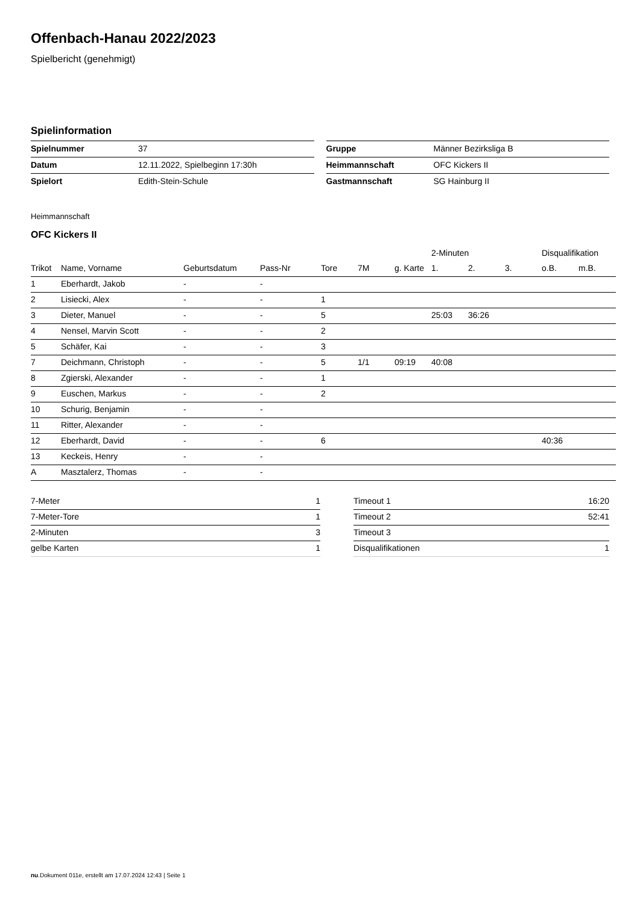Offenbach-Hanau 2022/2023
Spielbericht (genehmigt)
Spielinformation
| Spielnummer | 37 |
| Datum | 12.11.2022, Spielbeginn 17:30h |
| Spielort | Edith-Stein-Schule |
| Gruppe | Männer Bezirksliga B |
| Heimmannschaft | OFC Kickers II |
| Gastmannschaft | SG Hainburg II |
Heimmannschaft
OFC Kickers II
| | | | | | | | 2-Minuten | | | Disqualifikation | |
| --- | --- | --- | --- | --- | --- | --- | --- | --- | --- | --- | --- |
| Trikot | Name, Vorname | Geburtsdatum | Pass-Nr | Tore | 7M | g. Karte | 1. | 2. | 3. | o.B. | m.B. |
| 1 | Eberhardt, Jakob | - | - | | | | | | | | |
| 2 | Lisiecki, Alex | - | - | 1 | | | | | | | |
| 3 | Dieter, Manuel | - | - | 5 | | | 25:03 | 36:26 | | | |
| 4 | Nensel, Marvin Scott | - | - | 2 | | | | | | | |
| 5 | Schäfer, Kai | - | - | 3 | | | | | | | |
| 7 | Deichmann, Christoph | - | - | 5 | 1/1 | 09:19 | 40:08 | | | | |
| 8 | Zgierski, Alexander | - | - | 1 | | | | | | | |
| 9 | Euschen, Markus | - | - | 2 | | | | | | | |
| 10 | Schurig, Benjamin | - | - | | | | | | | | |
| 11 | Ritter, Alexander | - | - | | | | | | | | |
| 12 | Eberhardt, David | - | - | 6 | | | | | | 40:36 | |
| 13 | Keckeis, Henry | - | - | | | | | | | | |
| A | Masztalerz, Thomas | - | - | | | | | | | | |
| 7-Meter | 1 |
| 7-Meter-Tore | 1 |
| 2-Minuten | 3 |
| gelbe Karten | 1 |
| Timeout 1 | 16:20 |
| Timeout 2 | 52:41 |
| Timeout 3 | |
| Disqualifikationen | 1 |
nu.Dokument 011e, erstellt am 17.07.2024 12:43 | Seite 1